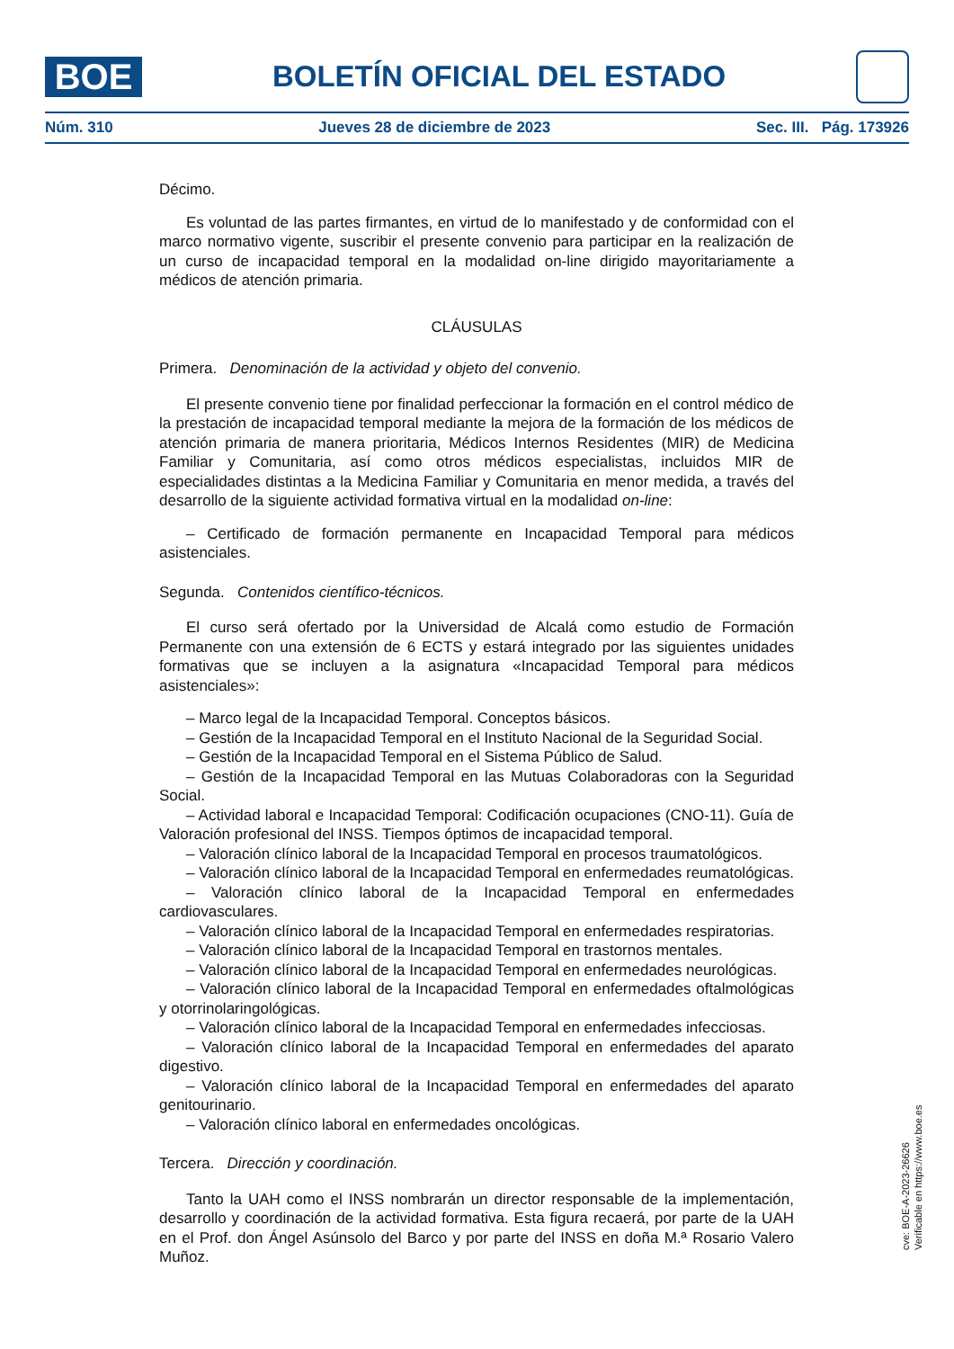BOE
BOLETÍN OFICIAL DEL ESTADO
Núm. 310 Jueves 28 de diciembre de 2023 Sec. III. Pág. 173926
Décimo.
Es voluntad de las partes firmantes, en virtud de lo manifestado y de conformidad con el marco normativo vigente, suscribir el presente convenio para participar en la realización de un curso de incapacidad temporal en la modalidad on-line dirigido mayoritariamente a médicos de atención primaria.
CLÁUSULAS
Primera. Denominación de la actividad y objeto del convenio.
El presente convenio tiene por finalidad perfeccionar la formación en el control médico de la prestación de incapacidad temporal mediante la mejora de la formación de los médicos de atención primaria de manera prioritaria, Médicos Internos Residentes (MIR) de Medicina Familiar y Comunitaria, así como otros médicos especialistas, incluidos MIR de especialidades distintas a la Medicina Familiar y Comunitaria en menor medida, a través del desarrollo de la siguiente actividad formativa virtual en la modalidad on-line:
– Certificado de formación permanente en Incapacidad Temporal para médicos asistenciales.
Segunda. Contenidos científico-técnicos.
El curso será ofertado por la Universidad de Alcalá como estudio de Formación Permanente con una extensión de 6 ECTS y estará integrado por las siguientes unidades formativas que se incluyen a la asignatura «Incapacidad Temporal para médicos asistenciales»:
– Marco legal de la Incapacidad Temporal. Conceptos básicos.
– Gestión de la Incapacidad Temporal en el Instituto Nacional de la Seguridad Social.
– Gestión de la Incapacidad Temporal en el Sistema Público de Salud.
– Gestión de la Incapacidad Temporal en las Mutuas Colaboradoras con la Seguridad Social.
– Actividad laboral e Incapacidad Temporal: Codificación ocupaciones (CNO-11). Guía de Valoración profesional del INSS. Tiempos óptimos de incapacidad temporal.
– Valoración clínico laboral de la Incapacidad Temporal en procesos traumatológicos.
– Valoración clínico laboral de la Incapacidad Temporal en enfermedades reumatológicas.
– Valoración clínico laboral de la Incapacidad Temporal en enfermedades cardiovasculares.
– Valoración clínico laboral de la Incapacidad Temporal en enfermedades respiratorias.
– Valoración clínico laboral de la Incapacidad Temporal en trastornos mentales.
– Valoración clínico laboral de la Incapacidad Temporal en enfermedades neurológicas.
– Valoración clínico laboral de la Incapacidad Temporal en enfermedades oftalmológicas y otorrinolaringológicas.
– Valoración clínico laboral de la Incapacidad Temporal en enfermedades infecciosas.
– Valoración clínico laboral de la Incapacidad Temporal en enfermedades del aparato digestivo.
– Valoración clínico laboral de la Incapacidad Temporal en enfermedades del aparato genitourinario.
– Valoración clínico laboral en enfermedades oncológicas.
Tercera. Dirección y coordinación.
Tanto la UAH como el INSS nombrarán un director responsable de la implementación, desarrollo y coordinación de la actividad formativa. Esta figura recaerá, por parte de la UAH en el Prof. don Ángel Asúnsolo del Barco y por parte del INSS en doña M.ª Rosario Valero Muñoz.
cve: BOE-A-2023-26626
Verificable en https://www.boe.es